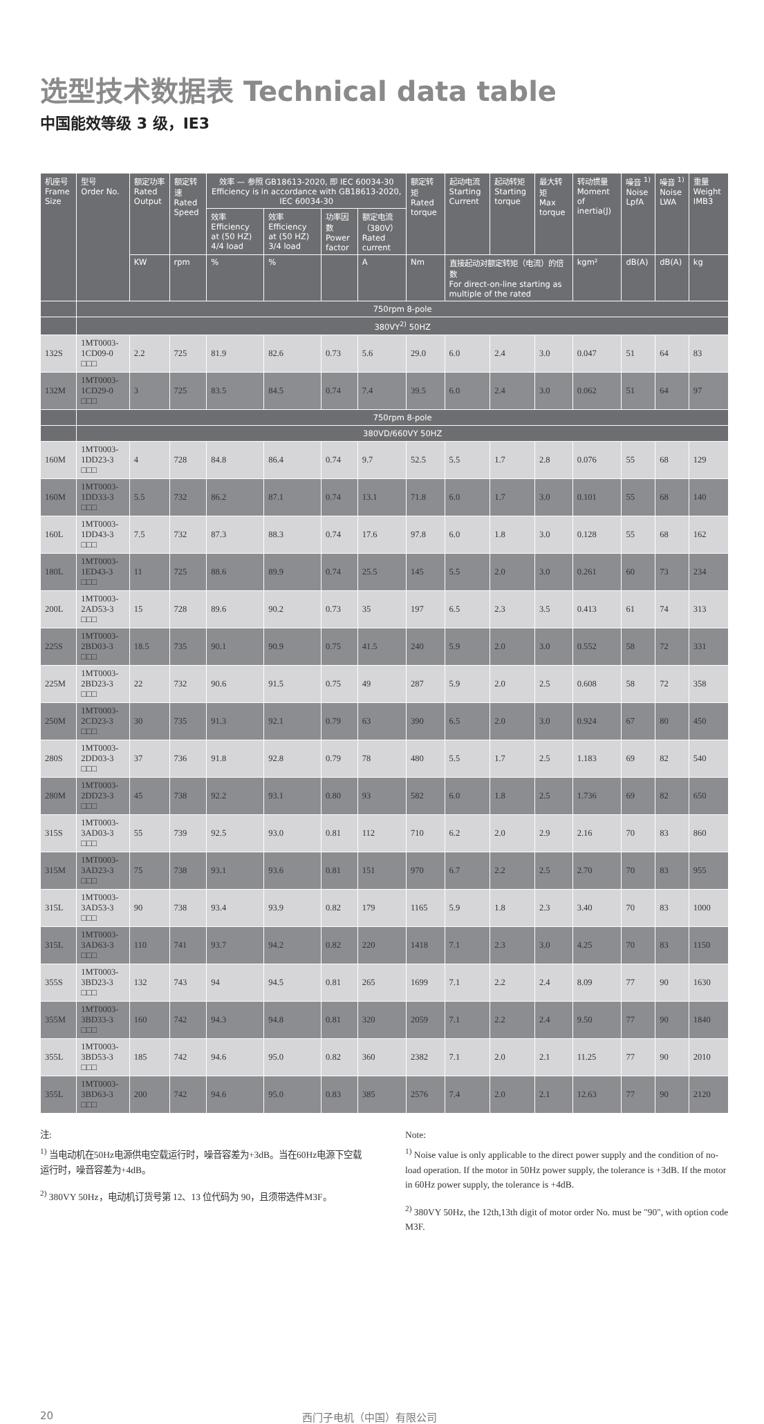选型技术数据表 Technical data table
中国能效等级 3 级，IE3
| 机座号 Frame Size | 型号 Order No. | 额定功率 Rated Output | 额定转速 Rated Speed | 效率 — 参照 GB18613-2020, 即 IEC 60034-30 Efficiency is in accordance with GB18613-2020, IEC 60034-30 | | | | 额定转矩 Rated torque | 起动电流 Starting Current | 起动转矩 Starting torque | 最大转矩 Max torque | 转动惯量 Moment of inertia(J) | 噪音 <sup>1)</sup> Noise LpfA | 噪音 <sup>1)</sup> Noise LWA | 重量 Weight IMB3 |
| --- | --- | --- | --- | --- | --- | --- | --- | --- | --- | --- | --- | --- | --- | --- | --- |
| | | | | 效率 Efficiency at (50 HZ) 4/4 load | 效率 Efficiency at (50 HZ) 3/4 load | 功率因数 Power factor | 额定电流（380V） Rated current | | | | | | | | |
| | | KW | rpm | % | % | | A | Nm | 直接起动对额定转矩（电流）的倍数 For direct-on-line starting as multiple of the rated | | | kgm² | dB(A) | dB(A) | kg |
| | 750rpm 8-pole | | | | | | | | | | | | | | |
| | 380VY<sup>2)</sup> 50HZ | | | | | | | | | | | | | | |
| 132S | 1MT0003-1CD09-0 □□□ | 2.2 | 725 | 81.9 | 82.6 | 0.73 | 5.6 | 29.0 | 6.0 | 2.4 | 3.0 | 0.047 | 51 | 64 | 83 |
| 132M | 1MT0003-1CD29-0 □□□ | 3 | 725 | 83.5 | 84.5 | 0.74 | 7.4 | 39.5 | 6.0 | 2.4 | 3.0 | 0.062 | 51 | 64 | 97 |
| | 750rpm 8-pole | | | | | | | | | | | | | | |
| | 380VD/660VY 50HZ | | | | | | | | | | | | | | |
| 160M | 1MT0003-1DD23-3 □□□ | 4 | 728 | 84.8 | 86.4 | 0.74 | 9.7 | 52.5 | 5.5 | 1.7 | 2.8 | 0.076 | 55 | 68 | 129 |
| 160M | 1MT0003-1DD33-3 □□□ | 5.5 | 732 | 86.2 | 87.1 | 0.74 | 13.1 | 71.8 | 6.0 | 1.7 | 3.0 | 0.101 | 55 | 68 | 140 |
| 160L | 1MT0003-1DD43-3 □□□ | 7.5 | 732 | 87.3 | 88.3 | 0.74 | 17.6 | 97.8 | 6.0 | 1.8 | 3.0 | 0.128 | 55 | 68 | 162 |
| 180L | 1MT0003-1ED43-3 □□□ | 11 | 725 | 88.6 | 89.9 | 0.74 | 25.5 | 145 | 5.5 | 2.0 | 3.0 | 0.261 | 60 | 73 | 234 |
| 200L | 1MT0003-2AD53-3 □□□ | 15 | 728 | 89.6 | 90.2 | 0.73 | 35 | 197 | 6.5 | 2.3 | 3.5 | 0.413 | 61 | 74 | 313 |
| 225S | 1MT0003-2BD03-3 □□□ | 18.5 | 735 | 90.1 | 90.9 | 0.75 | 41.5 | 240 | 5.9 | 2.0 | 3.0 | 0.552 | 58 | 72 | 331 |
| 225M | 1MT0003-2BD23-3 □□□ | 22 | 732 | 90.6 | 91.5 | 0.75 | 49 | 287 | 5.9 | 2.0 | 2.5 | 0.608 | 58 | 72 | 358 |
| 250M | 1MT0003-2CD23-3 □□□ | 30 | 735 | 91.3 | 92.1 | 0.79 | 63 | 390 | 6.5 | 2.0 | 3.0 | 0.924 | 67 | 80 | 450 |
| 280S | 1MT0003-2DD03-3 □□□ | 37 | 736 | 91.8 | 92.8 | 0.79 | 78 | 480 | 5.5 | 1.7 | 2.5 | 1.183 | 69 | 82 | 540 |
| 280M | 1MT0003-2DD23-3 □□□ | 45 | 738 | 92.2 | 93.1 | 0.80 | 93 | 582 | 6.0 | 1.8 | 2.5 | 1.736 | 69 | 82 | 650 |
| 315S | 1MT0003-3AD03-3 □□□ | 55 | 739 | 92.5 | 93.0 | 0.81 | 112 | 710 | 6.2 | 2.0 | 2.9 | 2.16 | 70 | 83 | 860 |
| 315M | 1MT0003-3AD23-3 □□□ | 75 | 738 | 93.1 | 93.6 | 0.81 | 151 | 970 | 6.7 | 2.2 | 2.5 | 2.70 | 70 | 83 | 955 |
| 315L | 1MT0003-3AD53-3 □□□ | 90 | 738 | 93.4 | 93.9 | 0.82 | 179 | 1165 | 5.9 | 1.8 | 2.3 | 3.40 | 70 | 83 | 1000 |
| 315L | 1MT0003-3AD63-3 □□□ | 110 | 741 | 93.7 | 94.2 | 0.82 | 220 | 1418 | 7.1 | 2.3 | 3.0 | 4.25 | 70 | 83 | 1150 |
| 355S | 1MT0003-3BD23-3 □□□ | 132 | 743 | 94 | 94.5 | 0.81 | 265 | 1699 | 7.1 | 2.2 | 2.4 | 8.09 | 77 | 90 | 1630 |
| 355M | 1MT0003-3BD33-3 □□□ | 160 | 742 | 94.3 | 94.8 | 0.81 | 320 | 2059 | 7.1 | 2.2 | 2.4 | 9.50 | 77 | 90 | 1840 |
| 355L | 1MT0003-3BD53-3 □□□ | 185 | 742 | 94.6 | 95.0 | 0.82 | 360 | 2382 | 7.1 | 2.0 | 2.1 | 11.25 | 77 | 90 | 2010 |
| 355L | 1MT0003-3BD63-3 □□□ | 200 | 742 | 94.6 | 95.0 | 0.83 | 385 | 2576 | 7.4 | 2.0 | 2.1 | 12.63 | 77 | 90 | 2120 |
注:
<sup>1)</sup> 当电动机在50Hz电源供电空载运行时，噪音容差为+3dB。当在60Hz电源下空载运行时，噪音容差为+4dB。
<sup>2)</sup> 380VY 50Hz，电动机订货号第 12、13 位代码为 90，且须带选件M3F。
Note:
<sup>1)</sup> Noise value is only applicable to the direct power supply and the condition of no-load operation. If the motor in 50Hz power supply, the tolerance is +3dB. If the motor in 60Hz power supply, the tolerance is +4dB.
<sup>2)</sup> 380VY 50Hz, the 12th,13th digit of motor order No. must be "90", with option code M3F.
20 西门子电机（中国）有限公司